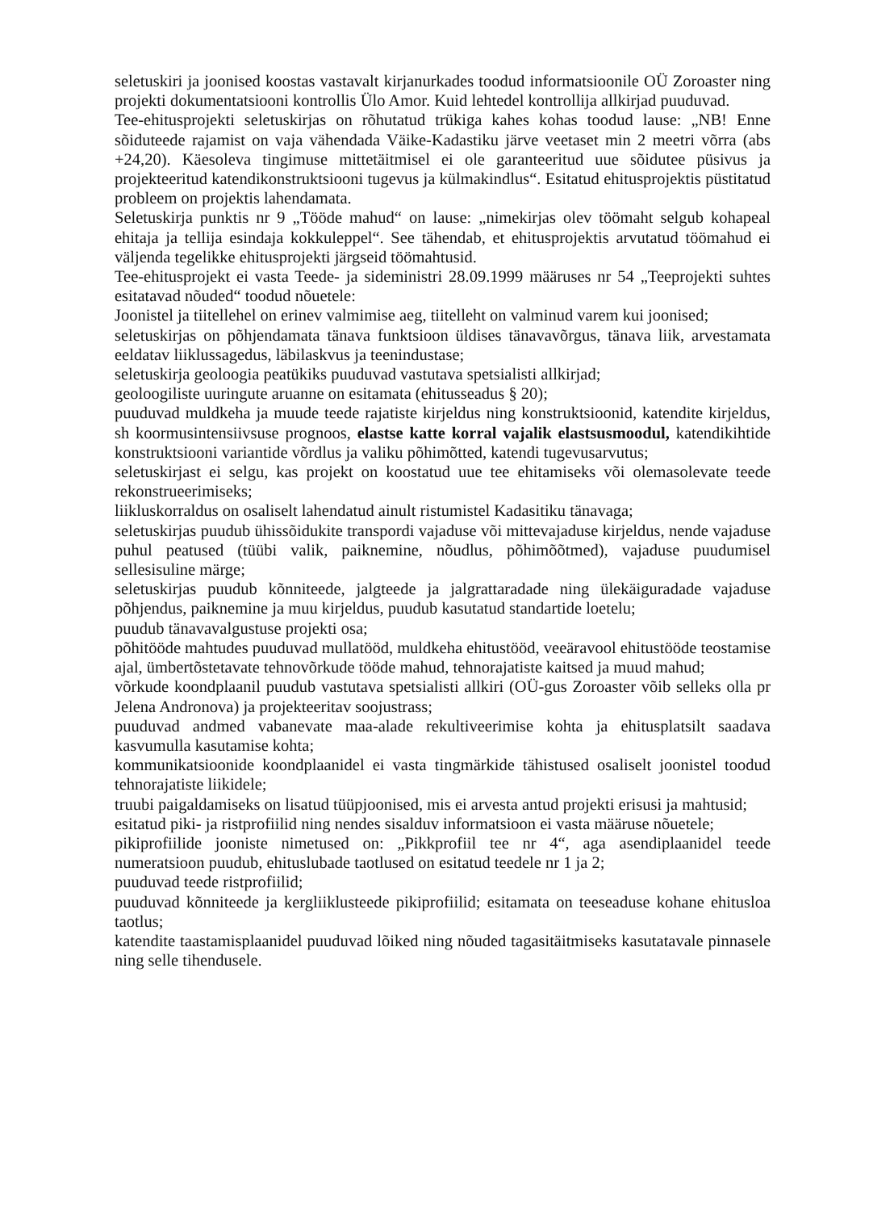seletuskiri ja joonised koostas vastavalt kirjanurkades toodud informatsioonile OÜ Zoroaster ning projekti dokumentatsiooni kontrollis Ülo Amor. Kuid lehtedel kontrollija allkirjad puuduvad.
Tee-ehitusprojekti seletuskirjas on rõhutatud trükiga kahes kohas toodud lause: „NB! Enne sõiduteede rajamist on vaja vähendada Väike-Kadastiku järve veetaset min 2 meetri võrra (abs +24,20). Käesoleva tingimuse mittetäitmisel ei ole garanteeritud uue sõidutee püsivus ja projekteeritud katendikonstruktsiooni tugevus ja külmakindlus“. Esitatud ehitusprojektis püstitatud probleem on projektis lahendamata.
Seletuskirja punktis nr 9 „Tööde mahud“ on lause: „nimekirjas olev töömaht selgub kohapeal ehitaja ja tellija esindaja kokkuleppel“. See tähendab, et ehitusprojektis arvutatud töömahud ei väljenda tegelikke ehitusprojekti järgseid töömahtusid.
Tee-ehitusprojekt ei vasta Teede- ja sideministri 28.09.1999 määruses nr 54 „Teeprojekti suhtes esitatavad nõuded“ toodud nõuetele:
Joonistel ja tiitellehel on erinev valmimise aeg, tiitelleht on valminud varem kui joonised;
seletuskirjas on põhjendamata tänava funktsioon üldises tänavavõrgus, tänava liik, arvestamata eeldatav liiklussagedus, läbilaskvus ja teenindustase;
seletuskirja geoloogia peatükiks puuduvad vastutava spetsialisti allkirjad;
geoloogiliste uuringute aruanne on esitamata (ehitusseadus § 20);
puuduvad muldkeha ja muude teede rajatiste kirjeldus ning konstruktsioonid, katendite kirjeldus, sh koormusintensiivsuse prognoos, elastse katte korral vajalik elastsusmoodul, katendikihtide konstruktsiooni variantide võrdlus ja valiku põhimõtted, katendi tugevusarvutus;
seletuskirjast ei selgu, kas projekt on koostatud uue tee ehitamiseks või olemasolevate teede rekonstrueerimiseks;
liikluskorraldus on osaliselt lahendatud ainult ristumistel Kadasitiku tänavaga;
seletuskirjas puudub ühissõidukite transpordi vajaduse või mittevajaduse kirjeldus, nende vajaduse puhul peatused (tüübi valik, paiknemine, nõudlus, põhimõõtmed), vajaduse puudumisel sellesisuline märge;
seletuskirjas puudub kõnniteede, jalgteede ja jalgrattaradade ning ülekäiguradade vajaduse põhjendus, paiknemine ja muu kirjeldus, puudub kasutatud standartide loetelu;
puudub tänavavalgustuse projekti osa;
põhitööde mahtudes puuduvad mullatööd, muldkeha ehitustööd, veeäravool ehitustööde teostamise ajal, ümbertõstetavate tehnovõrkude tööde mahud, tehnorajatiste kaitsed ja muud mahud;
võrkude koondplaanil puudub vastutava spetsialisti allkiri (OÜ-gus Zoroaster võib selleks olla pr Jelena Andronova) ja projekteeritav soojustrass;
puuduvad andmed vabanevate maa-alade rekultiveerimise kohta ja ehitusplatsilt saadava kasvumulla kasutamise kohta;
kommunikatsioonide koondplaanidel ei vasta tingmärkide tähistused osaliselt joonistel toodud tehnorajatiste liikidele;
truubi paigaldamiseks on lisatud tüüpjoonised, mis ei arvesta antud projekti erisusi ja mahtusid;
esitatud piki- ja ristprofiilid ning nendes sisalduv informatsioon ei vasta määruse nõuetele;
pikiprofiilide jooniste nimetused on: „Pikkprofiil tee nr 4“, aga asendiplaanidel teede numeratsioon puudub, ehituslubade taotlused on esitatud teedele nr 1 ja 2;
puuduvad teede ristprofiilid;
puuduvad kõnniteede ja kergliiklusteede pikiprofiilid; esitamata on teeseaduse kohane ehitusloa taotlus;
katendite taastamisplaanidel puuduvad lõiked ning nõuded tagasitäitmiseks kasutatavale pinnasele ning selle tihendusele.